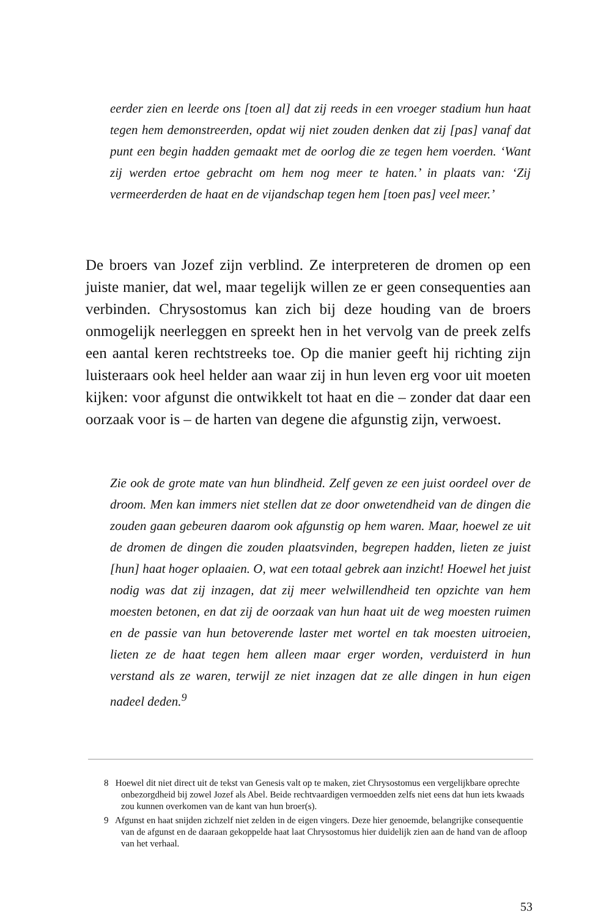eerder zien en leerde ons [toen al] dat zij reeds in een vroeger stadium hun haat tegen hem demonstreerden, opdat wij niet zouden denken dat zij [pas] vanaf dat punt een begin hadden gemaakt met de oorlog die ze tegen hem voerden. ‘Want zij werden ertoe gebracht om hem nog meer te haten.’ in plaats van: ‘Zij vermeerderden de haat en de vijandschap tegen hem [toen pas] veel meer.’
De broers van Jozef zijn verblind. Ze interpreteren de dromen op een juiste manier, dat wel, maar tegelijk willen ze er geen consequenties aan verbinden. Chrysostomus kan zich bij deze houding van de broers onmogelijk neerleggen en spreekt hen in het vervolg van de preek zelfs een aantal keren rechtstreeks toe. Op die manier geeft hij richting zijn luisteraars ook heel helder aan waar zij in hun leven erg voor uit moeten kijken: voor afgunst die ontwikkelt tot haat en die – zonder dat daar een oorzaak voor is – de harten van degene die afgunstig zijn, verwoest.
Zie ook de grote mate van hun blindheid. Zelf geven ze een juist oordeel over de droom. Men kan immers niet stellen dat ze door onwetendheid van de dingen die zouden gaan gebeuren daarom ook afgunstig op hem waren. Maar, hoewel ze uit de dromen de dingen die zouden plaatsvinden, begrepen hadden, lieten ze juist [hun] haat hoger oplaaien. O, wat een totaal gebrek aan inzicht! Hoewel het juist nodig was dat zij inzagen, dat zij meer welwillendheid ten opzichte van hem moesten betonen, en dat zij de oorzaak van hun haat uit de weg moesten ruimen en de passie van hun betoverende laster met wortel en tak moesten uitroeien, lieten ze de haat tegen hem alleen maar erger worden, verduisterd in hun verstand als ze waren, terwijl ze niet inzagen dat ze alle dingen in hun eigen nadeel deden.<sup>9</sup>
8 Hoewel dit niet direct uit de tekst van Genesis valt op te maken, ziet Chrysostomus een vergelijkbare oprechte onbezorgdheid bij zowel Jozef als Abel. Beide rechtvaardigen vermoedden zelfs niet eens dat hun iets kwaads zou kunnen overkomen van de kant van hun broer(s).
9 Afgunst en haat snijden zichzelf niet zelden in de eigen vingers. Deze hier genoemde, belangrijke consequentie van de afgunst en de daaraan gekoppelde haat laat Chrysostomus hier duidelijk zien aan de hand van de afloop van het verhaal.
53